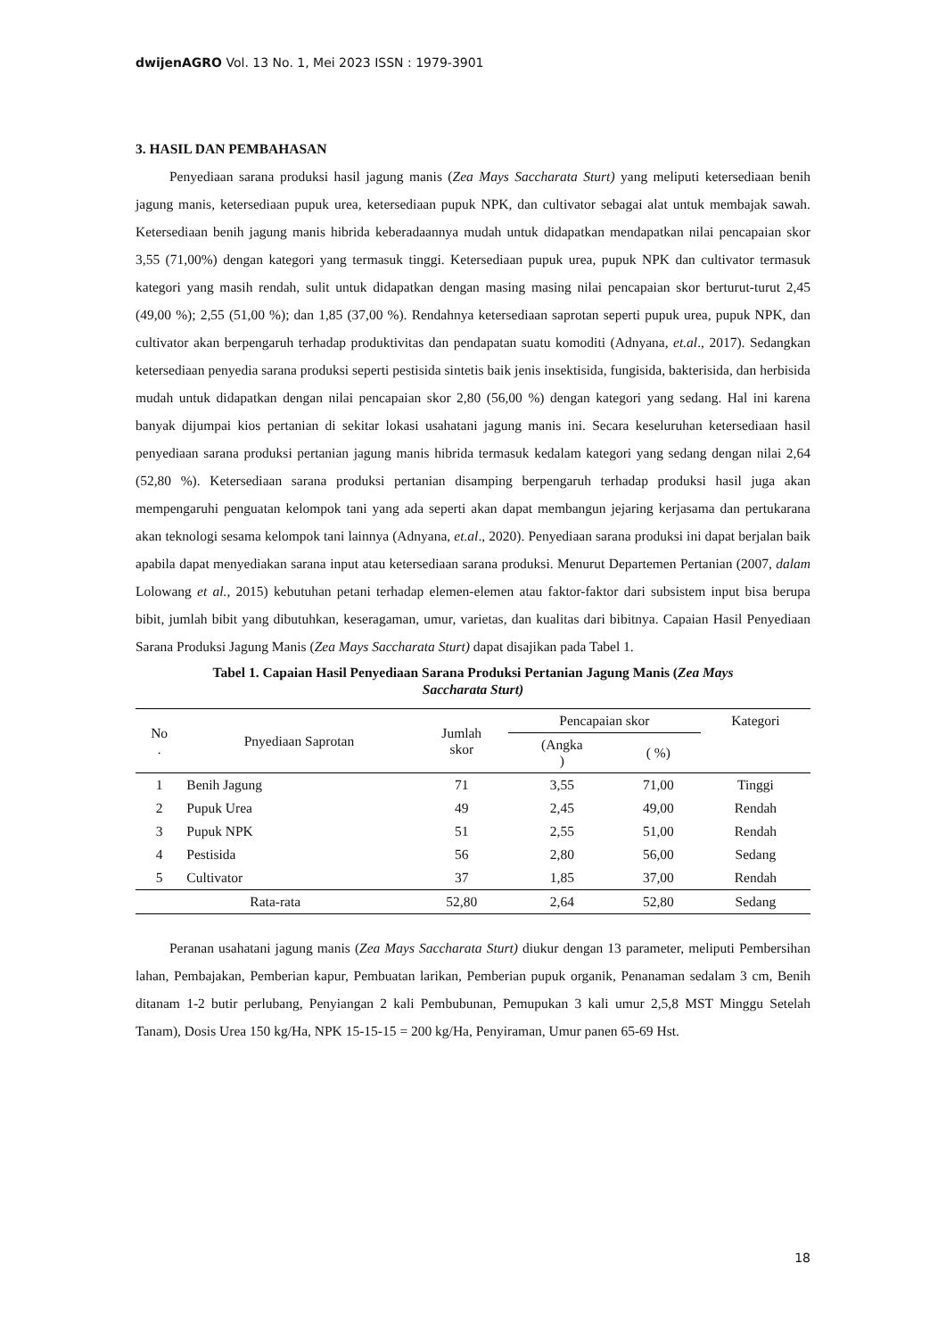dwijenAGRO Vol. 13 No. 1, Mei 2023 ISSN : 1979-3901
3. HASIL DAN PEMBAHASAN
Penyediaan sarana produksi hasil jagung manis (Zea Mays Saccharata Sturt) yang meliputi ketersediaan benih jagung manis, ketersediaan pupuk urea, ketersediaan pupuk NPK, dan cultivator sebagai alat untuk membajak sawah. Ketersediaan benih jagung manis hibrida keberadaannya mudah untuk didapatkan mendapatkan nilai pencapaian skor 3,55 (71,00%) dengan kategori yang termasuk tinggi. Ketersediaan pupuk urea, pupuk NPK dan cultivator termasuk kategori yang masih rendah, sulit untuk didapatkan dengan masing masing nilai pencapaian skor berturut-turut 2,45 (49,00 %); 2,55 (51,00 %); dan 1,85 (37,00 %). Rendahnya ketersediaan saprotan seperti pupuk urea, pupuk NPK, dan cultivator akan berpengaruh terhadap produktivitas dan pendapatan suatu komoditi (Adnyana, et.al., 2017). Sedangkan ketersediaan penyedia sarana produksi seperti pestisida sintetis baik jenis insektisida, fungisida, bakterisida, dan herbisida mudah untuk didapatkan dengan nilai pencapaian skor 2,80 (56,00 %) dengan kategori yang sedang. Hal ini karena banyak dijumpai kios pertanian di sekitar lokasi usahatani jagung manis ini. Secara keseluruhan ketersediaan hasil penyediaan sarana produksi pertanian jagung manis hibrida termasuk kedalam kategori yang sedang dengan nilai 2,64 (52,80 %). Ketersediaan sarana produksi pertanian disamping berpengaruh terhadap produksi hasil juga akan mempengaruhi penguatan kelompok tani yang ada seperti akan dapat membangun jejaring kerjasama dan pertukarana akan teknologi sesama kelompok tani lainnya (Adnyana, et.al., 2020). Penyediaan sarana produksi ini dapat berjalan baik apabila dapat menyediakan sarana input atau ketersediaan sarana produksi. Menurut Departemen Pertanian (2007, dalam Lolowang et al., 2015) kebutuhan petani terhadap elemen-elemen atau faktor-faktor dari subsistem input bisa berupa bibit, jumlah bibit yang dibutuhkan, keseragaman, umur, varietas, dan kualitas dari bibitnya. Capaian Hasil Penyediaan Sarana Produksi Jagung Manis (Zea Mays Saccharata Sturt) dapat disajikan pada Tabel 1.
Tabel 1. Capaian Hasil Penyediaan Sarana Produksi Pertanian Jagung Manis (Zea Mays
Saccharata Sturt)
| No . | Pnyediaan Saprotan | Jumlah skor | Pencapaian skor | | Kategori |
| --- | --- | --- | --- | --- | --- |
| | | | (Angka ) | ( %) | |
| 1 | Benih Jagung | 71 | 3,55 | 71,00 | Tinggi |
| 2 | Pupuk Urea | 49 | 2,45 | 49,00 | Rendah |
| 3 | Pupuk NPK | 51 | 2,55 | 51,00 | Rendah |
| 4 | Pestisida | 56 | 2,80 | 56,00 | Sedang |
| 5 | Cultivator | 37 | 1,85 | 37,00 | Rendah |
| Rata-rata | | 52,80 | 2,64 | 52,80 | Sedang |
Peranan usahatani jagung manis (Zea Mays Saccharata Sturt) diukur dengan 13 parameter, meliputi Pembersihan lahan, Pembajakan, Pemberian kapur, Pembuatan larikan, Pemberian pupuk organik, Penanaman sedalam 3 cm, Benih ditanam 1-2 butir perlubang, Penyiangan 2 kali Pembubunan, Pemupukan 3 kali umur 2,5,8 MST Minggu Setelah Tanam), Dosis Urea 150 kg/Ha, NPK 15-15-15 = 200 kg/Ha, Penyiraman, Umur panen 65-69 Hst.
18